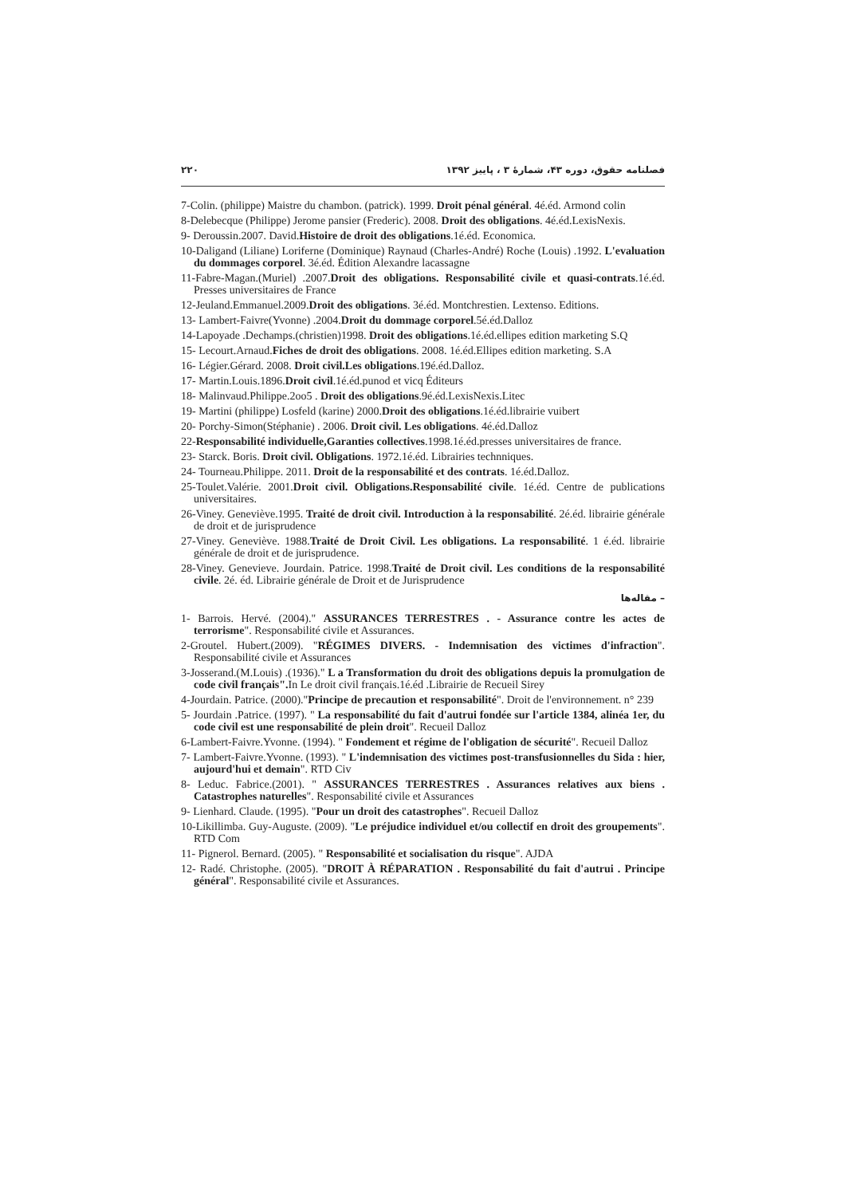فصلنامه حقوق، دوره ۴۳، شمارهٔ ۳ ، پاییز ۱۳۹۲ ۲۲۰
7-Colin. (philippe) Maistre du chambon. (patrick). 1999. Droit pénal général. 4é.éd. Armond colin
8-Delebecque (Philippe) Jerome pansier (Frederic). 2008. Droit des obligations. 4é.éd.LexisNexis.
9- Deroussin.2007. David.Histoire de droit des obligations.1é.éd. Economica.
10-Daligand (Liliane) Loriferne (Dominique) Raynaud (Charles-André) Roche (Louis) .1992. L'evaluation du dommages corporel. 3é.éd. Édition Alexandre lacassagne
11-Fabre-Magan.(Muriel) .2007.Droit des obligations. Responsabilité civile et quasi-contrats.1é.éd. Presses universitaires de France
12-Jeuland.Emmanuel.2009.Droit des obligations. 3é.éd. Montchrestien. Lextenso. Editions.
13- Lambert-Faivre(Yvonne) .2004.Droit du dommage corporel.5é.éd.Dalloz
14-Lapoyade .Dechamps.(christien)1998. Droit des obligations.1é.éd.ellipes edition marketing S.Q
15- Lecourt.Arnaud.Fiches de droit des obligations. 2008. 1é.éd.Ellipes edition marketing. S.A
16- Légier.Gérard. 2008. Droit civil.Les obligations.19é.éd.Dalloz.
17- Martin.Louis.1896.Droit civil.1é.éd.punod et vicq Éditeurs
18- Malinvaud.Philippe.2oo5 . Droit des obligations.9é.éd.LexisNexis.Litec
19- Martini (philippe) Losfeld (karine) 2000.Droit des obligations.1é.éd.librairie vuibert
20- Porchy-Simon(Stéphanie) . 2006. Droit civil. Les obligations. 4é.éd.Dalloz
22-Responsabilité individuelle,Garanties collectives.1998.1é.éd.presses universitaires de france.
23- Starck. Boris. Droit civil. Obligations. 1972.1é.éd. Librairies technniques.
24- Tourneau.Philippe. 2011. Droit de la responsabilité et des contrats. 1é.éd.Dalloz.
25-Toulet.Valérie. 2001.Droit civil. Obligations.Responsabilité civile. 1é.éd. Centre de publications universitaires.
26-Viney. Geneviève.1995. Traité de droit civil. Introduction à la responsabilité. 2é.éd. librairie générale de droit et de jurisprudence
27-Viney. Geneviève. 1988.Traité de Droit Civil. Les obligations. La responsabilité. 1 é.éd. librairie générale de droit et de jurisprudence.
28-Viney. Genevieve. Jourdain. Patrice. 1998.Traité de Droit civil. Les conditions de la responsabilité civile. 2é. éd. Librairie générale de Droit et de Jurisprudence
– مقاله‌ها
1- Barrois. Hervé. (2004)." ASSURANCES TERRESTRES . - Assurance contre les actes de terrorisme". Responsabilité civile et Assurances.
2-Groutel. Hubert.(2009). "RÉGIMES DIVERS. - Indemnisation des victimes d'infraction". Responsabilité civile et Assurances
3-Josserand.(M.Louis) .(1936)." L a Transformation du droit des obligations depuis la promulgation de code civil français". In Le droit civil français.1é.éd .Librairie de Recueil Sirey
4-Jourdain. Patrice. (2000)."Principe de precaution et responsabilité". Droit de l'environnement. n° 239
5- Jourdain .Patrice. (1997). " La responsabilité du fait d'autrui fondée sur l'article 1384, alinéa 1er, du code civil est une responsabilité de plein droit". Recueil Dalloz
6-Lambert-Faivre.Yvonne. (1994). " Fondement et régime de l'obligation de sécurité". Recueil Dalloz
7- Lambert-Faivre.Yvonne. (1993). " L'indemnisation des victimes post-transfusionnelles du Sida : hier, aujourd'hui et demain". RTD Civ
8- Leduc. Fabrice.(2001). " ASSURANCES TERRESTRES . Assurances relatives aux biens . Catastrophes naturelles". Responsabilité civile et Assurances
9- Lienhard. Claude. (1995). "Pour un droit des catastrophes". Recueil Dalloz
10-Likillimba. Guy-Auguste. (2009). "Le préjudice individuel et/ou collectif en droit des groupements". RTD Com
11- Pignerol. Bernard. (2005). " Responsabilité et socialisation du risque". AJDA
12- Radé. Christophe. (2005). "DROIT À RÉPARATION . Responsabilité du fait d'autrui . Principe général". Responsabilité civile et Assurances.